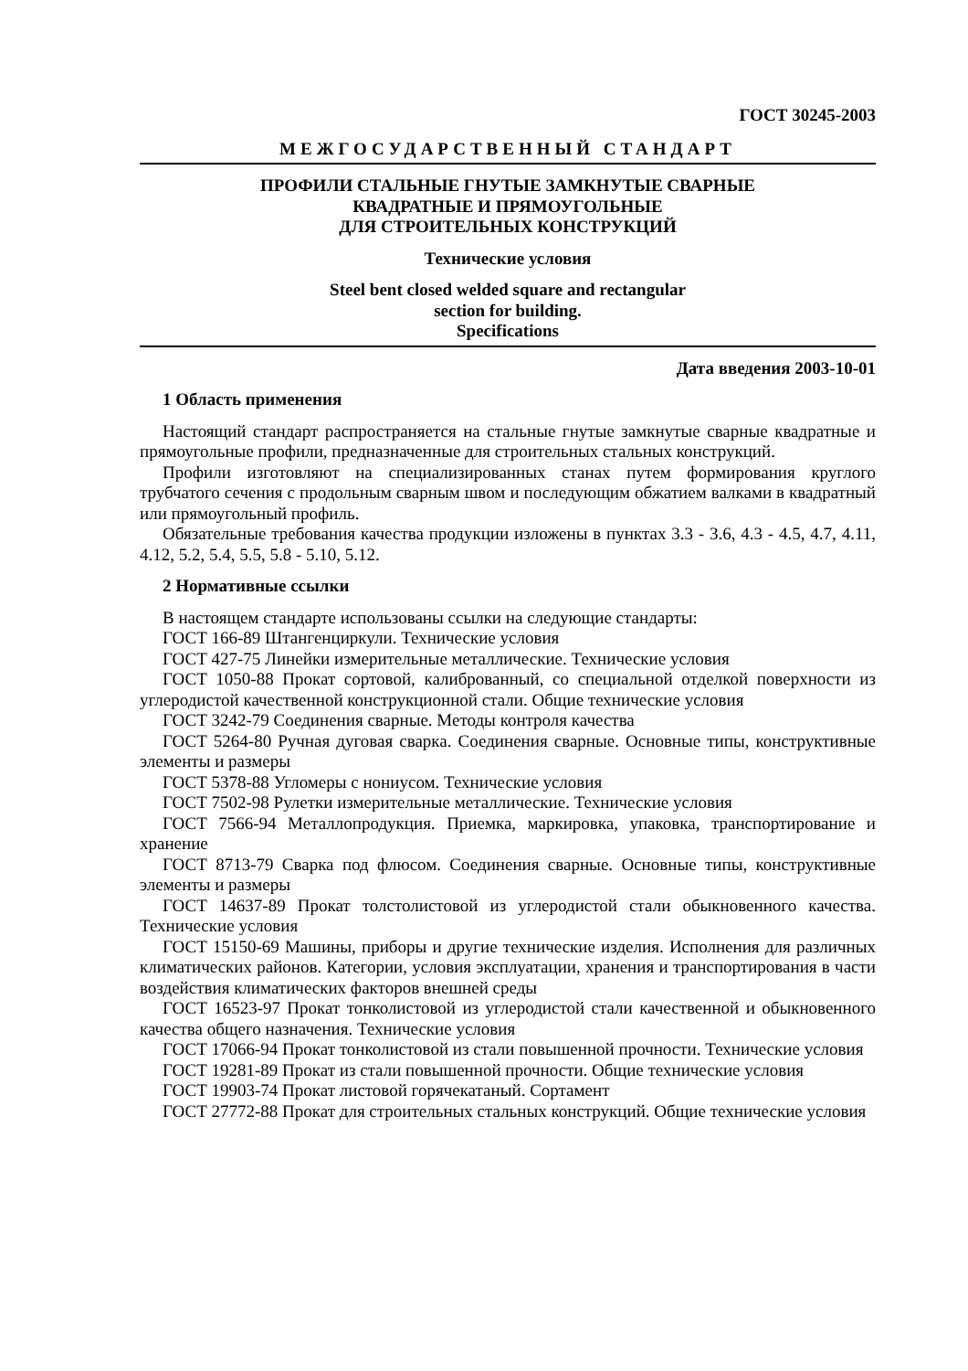ГОСТ 30245-2003
МЕЖГОСУДАРСТВЕННЫЙ СТАНДАРТ
ПРОФИЛИ СТАЛЬНЫЕ ГНУТЫЕ ЗАМКНУТЫЕ СВАРНЫЕ
КВАДРАТНЫЕ И ПРЯМОУГОЛЬНЫЕ
ДЛЯ СТРОИТЕЛЬНЫХ КОНСТРУКЦИЙ
Технические условия
Steel bent closed welded square and rectangular
section for building.
Specifications
Дата введения 2003-10-01
1 Область применения
Настоящий стандарт распространяется на стальные гнутые замкнутые сварные квадратные и прямоугольные профили, предназначенные для строительных стальных конструкций.
Профили изготовляют на специализированных станах путем формирования круглого трубчатого сечения с продольным сварным швом и последующим обжатием валками в квадратный или прямоугольный профиль.
Обязательные требования качества продукции изложены в пунктах 3.3 - 3.6, 4.3 - 4.5, 4.7, 4.11, 4.12, 5.2, 5.4, 5.5, 5.8 - 5.10, 5.12.
2 Нормативные ссылки
В настоящем стандарте использованы ссылки на следующие стандарты:
ГОСТ 166-89 Штангенциркули. Технические условия
ГОСТ 427-75 Линейки измерительные металлические. Технические условия
ГОСТ 1050-88 Прокат сортовой, калиброванный, со специальной отделкой поверхности из углеродистой качественной конструкционной стали. Общие технические условия
ГОСТ 3242-79 Соединения сварные. Методы контроля качества
ГОСТ 5264-80 Ручная дуговая сварка. Соединения сварные. Основные типы, конструктивные элементы и размеры
ГОСТ 5378-88 Угломеры с нониусом. Технические условия
ГОСТ 7502-98 Рулетки измерительные металлические. Технические условия
ГОСТ 7566-94 Металлопродукция. Приемка, маркировка, упаковка, транспортирование и хранение
ГОСТ 8713-79 Сварка под флюсом. Соединения сварные. Основные типы, конструктивные элементы и размеры
ГОСТ 14637-89 Прокат толстолистовой из углеродистой стали обыкновенного качества. Технические условия
ГОСТ 15150-69 Машины, приборы и другие технические изделия. Исполнения для различных климатических районов. Категории, условия эксплуатации, хранения и транспортирования в части воздействия климатических факторов внешней среды
ГОСТ 16523-97 Прокат тонколистовой из углеродистой стали качественной и обыкновенного качества общего назначения. Технические условия
ГОСТ 17066-94 Прокат тонколистовой из стали повышенной прочности. Технические условия
ГОСТ 19281-89 Прокат из стали повышенной прочности. Общие технические условия
ГОСТ 19903-74 Прокат листовой горячекатаный. Сортамент
ГОСТ 27772-88 Прокат для строительных стальных конструкций. Общие технические условия